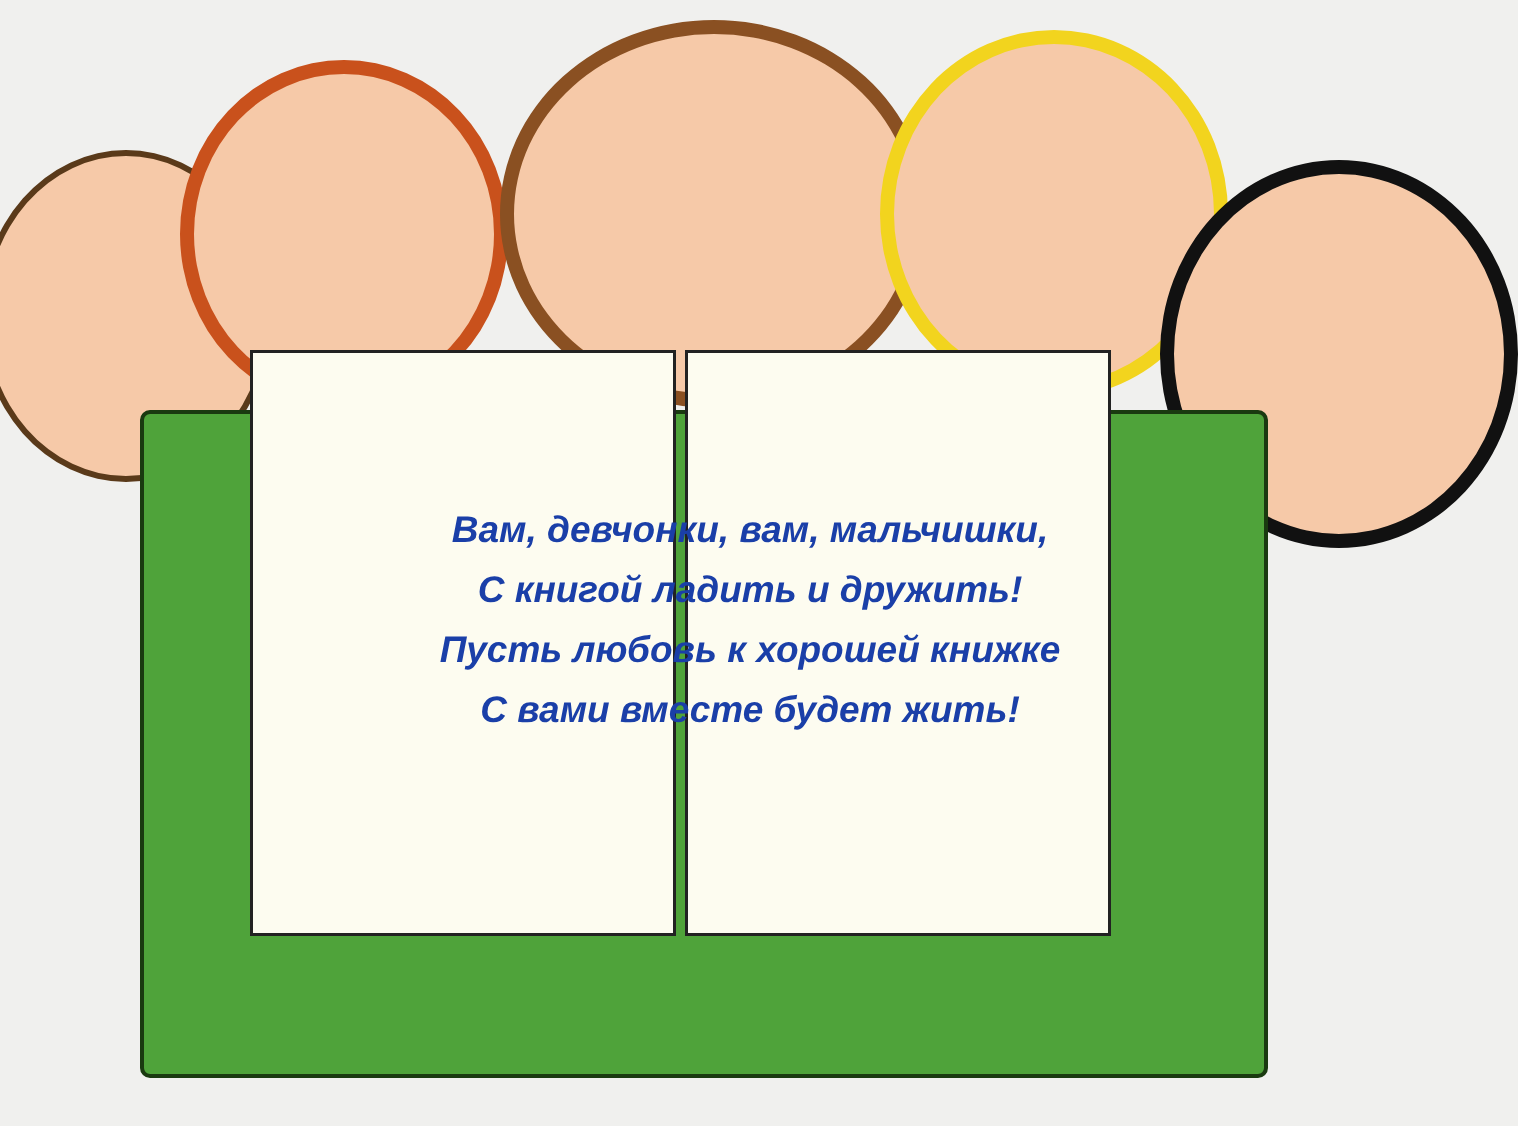Вам, девчонки, вам, мальчишки,
С книгой ладить и дружить!
Пусть любовь к хорошей книжке
С вами вместе будет жить!